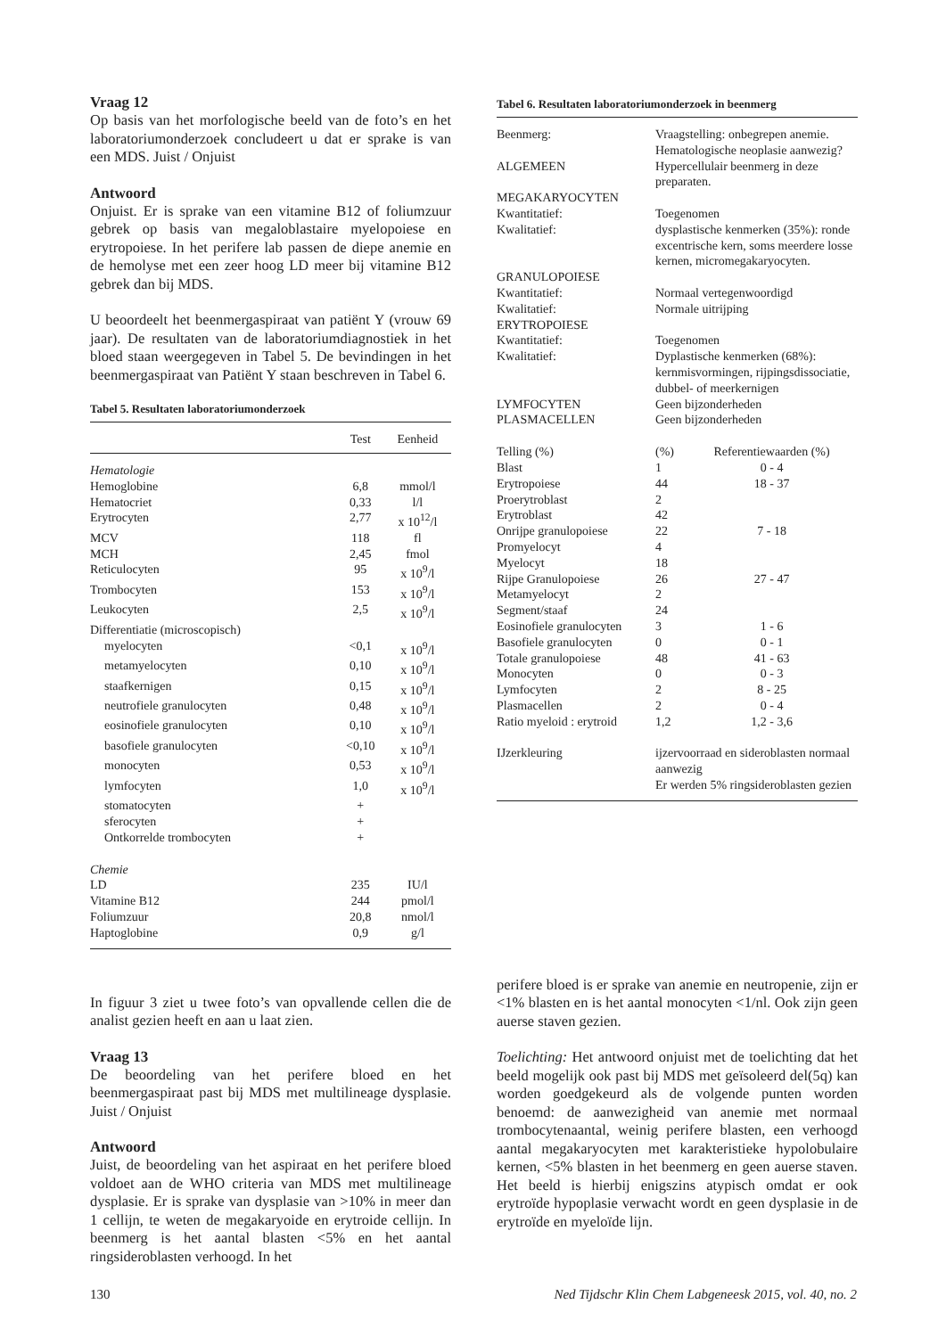Vraag 12
Op basis van het morfologische beeld van de foto’s en het laboratoriumonderzoek concludeert u dat er sprake is van een MDS. Juist / Onjuist
Antwoord
Onjuist. Er is sprake van een vitamine B12 of foliumzuur gebrek op basis van megaloblastaire myelopoiese en erytropoiese. In het perifere lab passen de diepe anemie en de hemolyse met een zeer hoog LD meer bij vitamine B12 gebrek dan bij MDS.
U beoordeelt het beenmergaspiraat van patiënt Y (vrouw 69 jaar). De resultaten van de laboratoriumdiagnostiek in het bloed staan weergegeven in Tabel 5. De bevindingen in het beenmergaspiraat van Patiënt Y staan beschreven in Tabel 6.
Tabel 5. Resultaten laboratoriumonderzoek
| | Test | Eenheid |
| --- | --- | --- |
| Hematologie | | |
| Hemoglobine | 6,8 | mmol/l |
| Hematocriet | 0,33 | l/l |
| Erytrocyten | 2,77 | x 10<sup>12</sup>/l |
| MCV | 118 | fl |
| MCH | 2,45 | fmol |
| Reticulocyten | 95 | x 10<sup>9</sup>/l |
| Trombocyten | 153 | x 10<sup>9</sup>/l |
| Leukocyten | 2,5 | x 10<sup>9</sup>/l |
| Differentiatie (microscopisch) | | |
| myelocyten | <0,1 | x 10<sup>9</sup>/l |
| metamyelocyten | 0,10 | x 10<sup>9</sup>/l |
| staafkernigen | 0,15 | x 10<sup>9</sup>/l |
| neutrofiele granulocyten | 0,48 | x 10<sup>9</sup>/l |
| eosinofiele granulocyten | 0,10 | x 10<sup>9</sup>/l |
| basofiele granulocyten | <0,10 | x 10<sup>9</sup>/l |
| monocyten | 0,53 | x 10<sup>9</sup>/l |
| lymfocyten | 1,0 | x 10<sup>9</sup>/l |
| stomatocyten | + | |
| sferocyten | + | |
| Ontkorrelde trombocyten | + | |
| Chemie | | |
| LD | 235 | IU/l |
| Vitamine B12 | 244 | pmol/l |
| Foliumzuur | 20,8 | nmol/l |
| Haptoglobine | 0,9 | g/l |
Tabel 6. Resultaten laboratoriumonderzoek in beenmerg
| Beenmerg: | Vraagstelling: onbegrepen anemie. Hematologische neoplasie aanwezig? | |
| ALGEMEEN | Hypercellulair beenmerg in deze preparaten. | |
| MEGAKARYOCYTEN | | |
| Kwantitatief: | Toegenomen | |
| Kwalitatief: | dysplastische kenmerken (35%): ronde excentrische kern, soms meerdere losse kernen, micromegakaryocyten. | |
| GRANULOPOIESE | | |
| Kwantitatief: | Normaal vertegenwoordigd | |
| Kwalitatief: | Normale uitrijping | |
| ERYTROPOIESE | | |
| Kwantitatief: | Toegenomen | |
| Kwalitatief: | Dyplastische kenmerken (68%): kernmisvormingen, rijpingsdissociatie, dubbel- of meerkernigen | |
| LYMFOCYTEN | Geen bijzonderheden | |
| PLASMACELLEN | Geen bijzonderheden | |
| Telling (%) | (%) | Referentiewaarden (%) |
| Blast | 1 | 0 - 4 |
| Erytropoiese | 44 | 18 - 37 |
| Proerytroblast | 2 | |
| Erytroblast | 42 | |
| Onrijpe granulopoiese | 22 | 7 - 18 |
| Promyelocyt | 4 | |
| Myelocyt | 18 | |
| Rijpe Granulopoiese | 26 | 27 - 47 |
| Metamyelocyt | 2 | |
| Segment/staaf | 24 | |
| Eosinofiele granulocyten | 3 | 1 - 6 |
| Basofiele granulocyten | 0 | 0 - 1 |
| Totale granulopoiese | 48 | 41 - 63 |
| Monocyten | 0 | 0 - 3 |
| Lymfocyten | 2 | 8 - 25 |
| Plasmacellen | 2 | 0 - 4 |
| Ratio myeloid : erytroid | 1,2 | 1,2 - 3,6 |
| IJzerkleuring | ijzervoorraad en sideroblasten normaal aanwezig Er werden 5% ringsideroblasten gezien | |
In figuur 3 ziet u twee foto’s van opvallende cellen die de analist gezien heeft en aan u laat zien.
Vraag 13
De beoordeling van het perifere bloed en het beenmergaspiraat past bij MDS met multilineage dysplasie. Juist / Onjuist
Antwoord
Juist, de beoordeling van het aspiraat en het perifere bloed voldoet aan de WHO criteria van MDS met multilineage dysplasie. Er is sprake van dysplasie van >10% in meer dan 1 cellijn, te weten de megakaryoide en erytroide cellijn. In beenmerg is het aantal blasten <5% en het aantal ringsideroblasten verhoogd. In het
perifere bloed is er sprake van anemie en neutropenie, zijn er <1% blasten en is het aantal monocyten <1/nl. Ook zijn geen auerse staven gezien.
Toelichting: Het antwoord onjuist met de toelichting dat het beeld mogelijk ook past bij MDS met geïsoleerd del(5q) kan worden goedgekeurd als de volgende punten worden benoemd: de aanwezigheid van anemie met normaal trombocytenaantal, weinig perifere blasten, een verhoogd aantal megakaryocyten met karakteristieke hypolobulaire kernen, <5% blasten in het beenmerg en geen auerse staven. Het beeld is hierbij enigszins atypisch omdat er ook erytroïde hypoplasie verwacht wordt en geen dysplasie in de erytroïde en myeloïde lijn.
130 Ned Tijdschr Klin Chem Labgeneesk 2015, vol. 40, no. 2